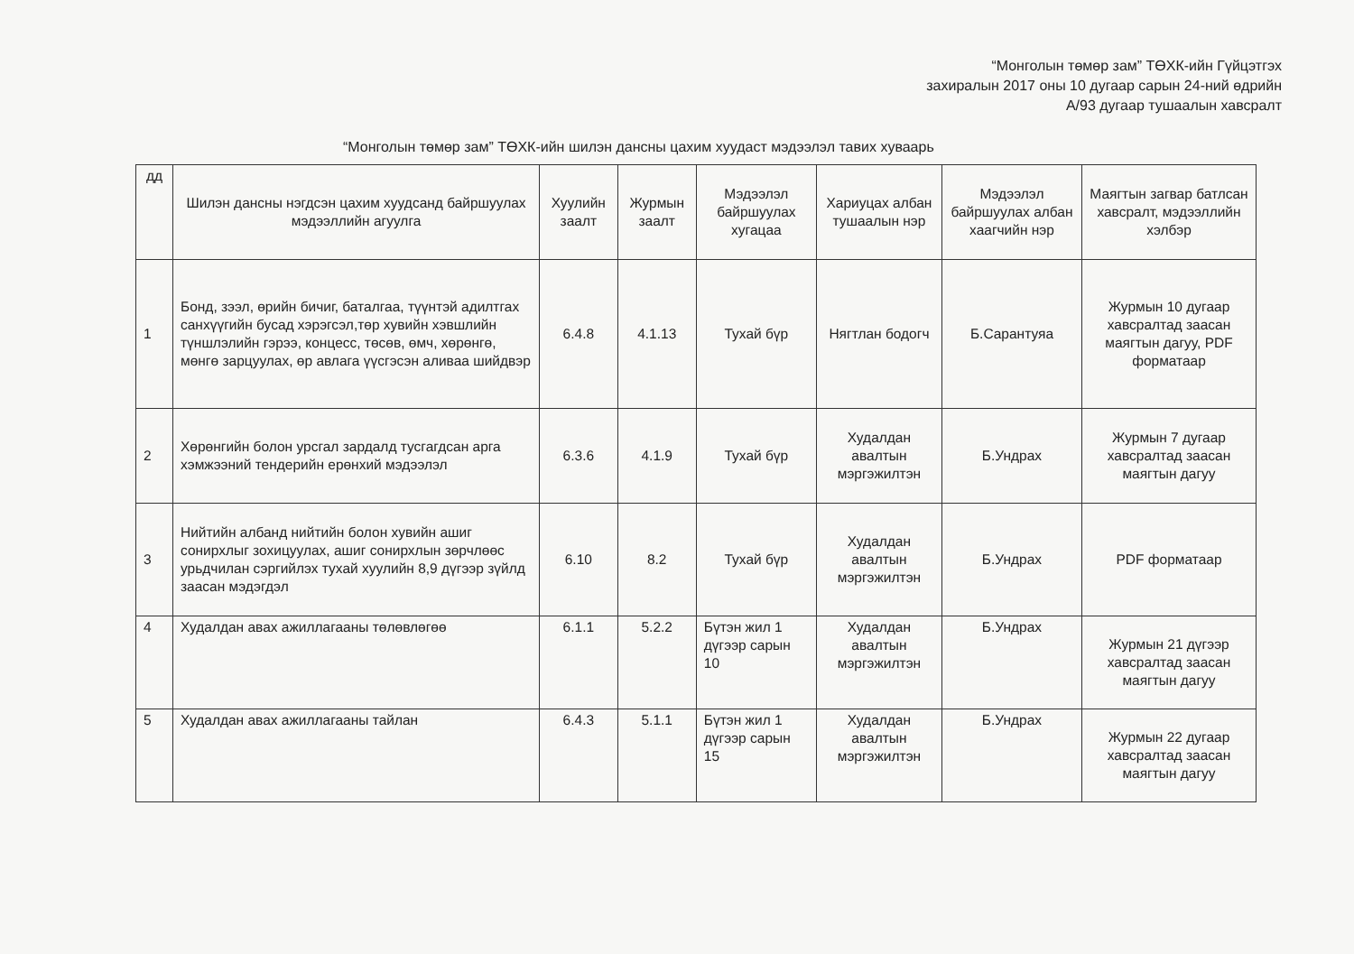“Монголын төмөр зам” ТӨХК-ийн Гүйцэтгэх
захиралын 2017 оны 10 дугаар сарын 24-ний өдрийн
А/93 дугаар тушаалын хавсралт
“Монголын төмөр зам” ТӨХК-ийн шилэн дансны цахим хуудаст мэдээлэл тавих хуваарь
| дд | Шилэн дансны нэгдсэн цахим хуудсанд байршуулах мэдээллийн агуулга | Хуулийн заалт | Журмын заалт | Мэдээлэл байршуулах хугацаа | Хариуцах албан тушаалын нэр | Мэдээлэл байршуулах албан хаагчийн нэр | Маягтын загвар батлсан хавсралт, мэдээллийн хэлбэр |
| --- | --- | --- | --- | --- | --- | --- | --- |
| 1 | Бонд, зээл, өрийн бичиг, баталгаа, түүнтэй адилтгах санхүүгийн бусад хэрэгсэл,төр хувийн хэвшлийн түншлэлийн гэрээ, концесс, төсөв, өмч, хөрөнгө, мөнгө зарцуулах, өр авлага үүсгэсэн аливаа шийдвэр | 6.4.8 | 4.1.13 | Тухай бүр | Нягтлан бодогч | Б.Сарантуяа | Журмын 10 дугаар хавсралтад заасан маягтын дагуу, PDF форматаар |
| 2 | Хөрөнгийн болон урсгал зардалд тусгагдсан арга хэмжээний тендерийн ерөнхий мэдээлэл | 6.3.6 | 4.1.9 | Тухай бүр | Худалдан авалтын мэргэжилтэн | Б.Ундрах | Журмын 7 дугаар хавсралтад заасан маягтын дагуу |
| 3 | Нийтийн албанд нийтийн болон хувийн ашиг сонирхлыг зохицуулах, ашиг сонирхлын зөрчлөөс урьдчилан сэргийлэх тухай хуулийн 8,9 дүгээр зүйлд заасан мэдэгдэл | 6.10 | 8.2 | Тухай бүр | Худалдан авалтын мэргэжилтэн | Б.Ундрах | PDF форматаар |
| 4 | Худалдан авах ажиллагааны төлөвлөгөө | 6.1.1 | 5.2.2 | Бүтэн жил 1 дүгээр сарын 10 | Худалдан авалтын мэргэжилтэн | Б.Ундрах | Журмын 21 дүгээр хавсралтад заасан маягтын дагуу |
| 5 | Худалдан авах ажиллагааны тайлан | 6.4.3 | 5.1.1 | Бүтэн жил 1 дүгээр сарын 15 | Худалдан авалтын мэргэжилтэн | Б.Ундрах | Журмын 22 дугаар хавсралтад заасан маягтын дагуу |